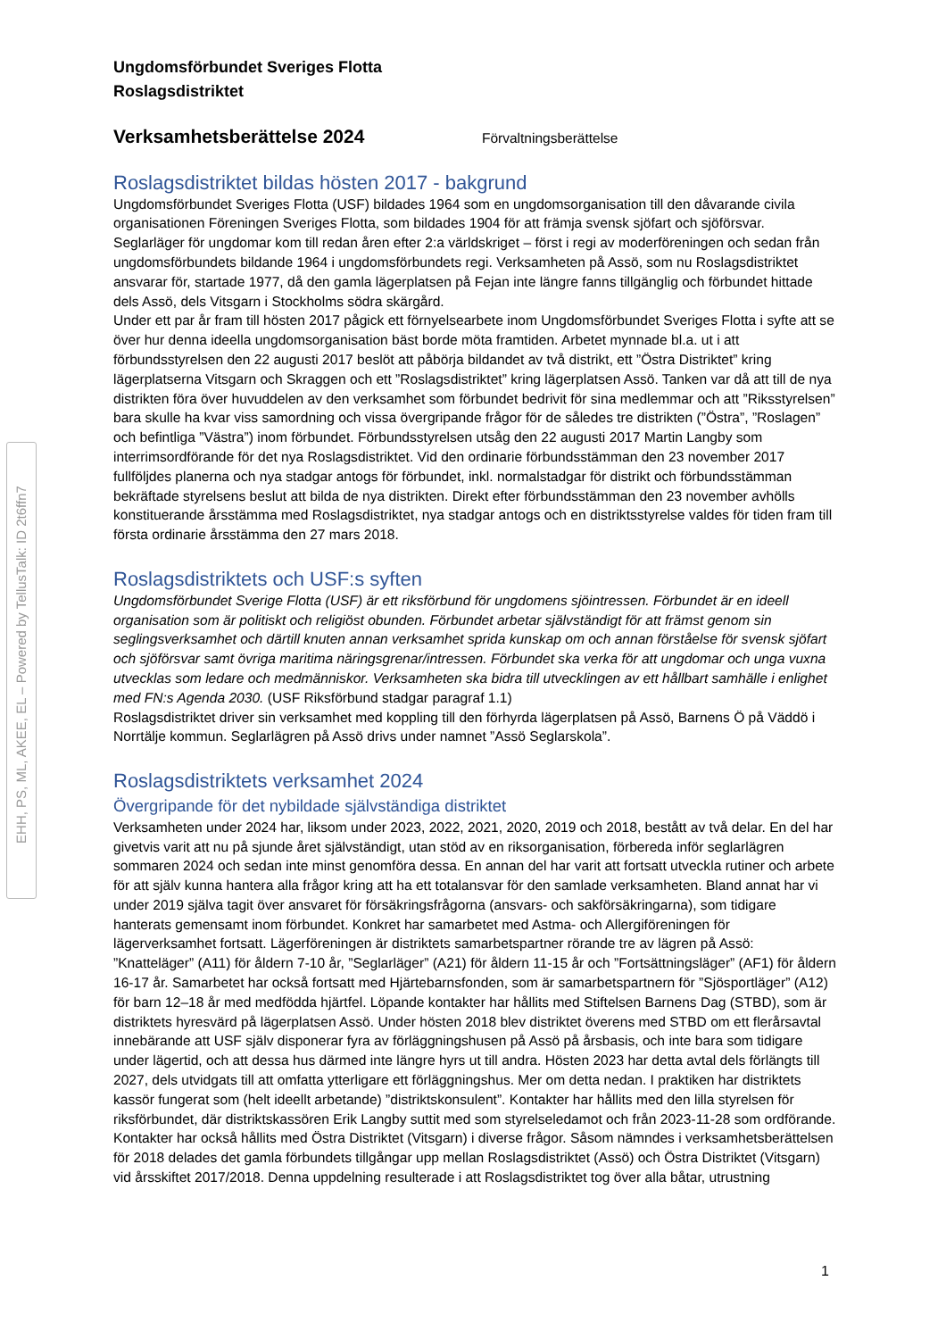EHH, PS, ML, AKEE, EL – Powered by TellusTalk: ID 2t6ffn7
Ungdomsförbundet Sveriges Flotta
Roslagsdistriktet
Verksamhetsberättelse 2024
Förvaltningsberättelse
Roslagsdistriktet bildas hösten 2017 - bakgrund
Ungdomsförbundet Sveriges Flotta (USF) bildades 1964 som en ungdomsorganisation till den dåvarande civila organisationen Föreningen Sveriges Flotta, som bildades 1904 för att främja svensk sjöfart och sjöförsvar. Seglarläger för ungdomar kom till redan åren efter 2:a världskriget – först i regi av moderföreningen och sedan från ungdomsförbundets bildande 1964 i ungdomsförbundets regi. Verksamheten på Assö, som nu Roslagsdistriktet ansvarar för, startade 1977, då den gamla lägerplatsen på Fejan inte längre fanns tillgänglig och förbundet hittade dels Assö, dels Vitsgarn i Stockholms södra skärgård.
Under ett par år fram till hösten 2017 pågick ett förnyelsearbete inom Ungdomsförbundet Sveriges Flotta i syfte att se över hur denna ideella ungdomsorganisation bäst borde möta framtiden. Arbetet mynnade bl.a. ut i att förbundsstyrelsen den 22 augusti 2017 beslöt att påbörja bildandet av två distrikt, ett ”Östra Distriktet” kring lägerplatserna Vitsgarn och Skraggen och ett ”Roslagsdistriktet” kring lägerplatsen Assö. Tanken var då att till de nya distrikten föra över huvuddelen av den verksamhet som förbundet bedrivit för sina medlemmar och att ”Riksstyrelsen” bara skulle ha kvar viss samordning och vissa övergripande frågor för de således tre distrikten (”Östra”, ”Roslagen” och befintliga ”Västra”) inom förbundet. Förbundsstyrelsen utsåg den 22 augusti 2017 Martin Langby som interrimsordförande för det nya Roslagsdistriktet. Vid den ordinarie förbundsstämman den 23 november 2017 fullföljdes planerna och nya stadgar antogs för förbundet, inkl. normalstadgar för distrikt och förbundsstämman bekräftade styrelsens beslut att bilda de nya distrikten. Direkt efter förbundsstämman den 23 november avhölls konstituerande årsstämma med Roslagsdistriktet, nya stadgar antogs och en distriktsstyrelse valdes för tiden fram till första ordinarie årsstämma den 27 mars 2018.
Roslagsdistriktets och USF:s syften
Ungdomsförbundet Sverige Flotta (USF) är ett riksförbund för ungdomens sjöintressen. Förbundet är en ideell organisation som är politiskt och religiöst obunden. Förbundet arbetar självständigt för att främst genom sin seglingsverksamhet och därtill knuten annan verksamhet sprida kunskap om och annan förståelse för svensk sjöfart och sjöförsvar samt övriga maritima näringsgrenar/intressen. Förbundet ska verka för att ungdomar och unga vuxna utvecklas som ledare och medmänniskor. Verksamheten ska bidra till utvecklingen av ett hållbart samhälle i enlighet med FN:s Agenda 2030. (USF Riksförbund stadgar paragraf 1.1)
Roslagsdistriktet driver sin verksamhet med koppling till den förhyrda lägerplatsen på Assö, Barnens Ö på Väddö i Norrtälje kommun. Seglarlägren på Assö drivs under namnet ”Assö Seglarskola”.
Roslagsdistriktets verksamhet 2024
Övergripande för det nybildade självständiga distriktet
Verksamheten under 2024 har, liksom under 2023, 2022, 2021, 2020, 2019 och 2018, bestått av två delar. En del har givetvis varit att nu på sjunde året självständigt, utan stöd av en riksorganisation, förbereda inför seglarlägren sommaren 2024 och sedan inte minst genomföra dessa. En annan del har varit att fortsatt utveckla rutiner och arbete för att själv kunna hantera alla frågor kring att ha ett totalansvar för den samlade verksamheten. Bland annat har vi under 2019 själva tagit över ansvaret för försäkringsfrågorna (ansvars- och sakförsäkringarna), som tidigare hanterats gemensamt inom förbundet. Konkret har samarbetet med Astma- och Allergiföreningen för lägerverksamhet fortsatt. Lägerföreningen är distriktets samarbetspartner rörande tre av lägren på Assö: ”Knatteläger” (A11) för åldern 7-10 år, ”Seglarläger” (A21) för åldern 11-15 år och ”Fortsättningsläger” (AF1) för åldern 16-17 år. Samarbetet har också fortsatt med Hjärtebarnsfonden, som är samarbetspartnern för ”Sjösportläger” (A12) för barn 12–18 år med medfödda hjärtfel. Löpande kontakter har hållits med Stiftelsen Barnens Dag (STBD), som är distriktets hyresvärd på lägerplatsen Assö. Under hösten 2018 blev distriktet överens med STBD om ett flerårsavtal innebärande att USF själv disponerar fyra av förläggningshusen på Assö på årsbasis, och inte bara som tidigare under lägertid, och att dessa hus därmed inte längre hyrs ut till andra. Hösten 2023 har detta avtal dels förlängts till 2027, dels utvidgats till att omfatta ytterligare ett förläggningshus. Mer om detta nedan. I praktiken har distriktets kassör fungerat som (helt ideellt arbetande) ”distriktskonsulent”. Kontakter har hållits med den lilla styrelsen för riksförbundet, där distriktskassören Erik Langby suttit med som styrelseledamot och från 2023-11-28 som ordförande. Kontakter har också hållits med Östra Distriktet (Vitsgarn) i diverse frågor. Såsom nämndes i verksamhetsberättelsen för 2018 delades det gamla förbundets tillgångar upp mellan Roslagsdistriktet (Assö) och Östra Distriktet (Vitsgarn) vid årsskiftet 2017/2018. Denna uppdelning resulterade i att Roslagsdistriktet tog över alla båtar, utrustning
1